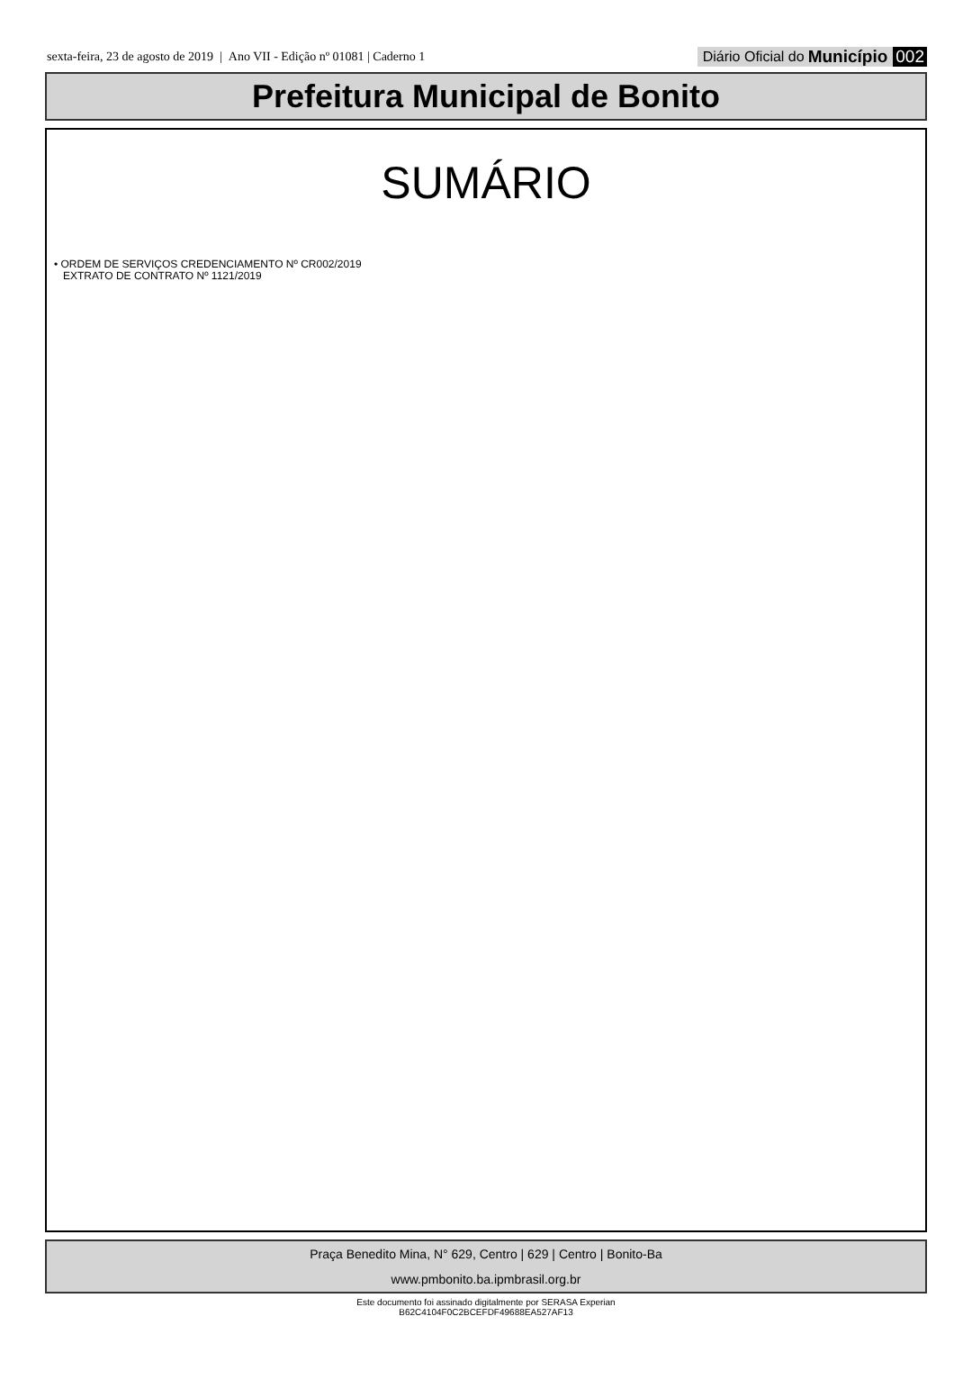sexta-feira, 23 de agosto de 2019 | Ano VII - Edição nº 01081 | Caderno 1
Diário Oficial do Município 002
Prefeitura Municipal de Bonito
SUMÁRIO
• ORDEM DE SERVIÇOS CREDENCIAMENTO Nº CR002/2019
EXTRATO DE CONTRATO Nº 1121/2019
Praça Benedito Mina, N° 629, Centro | 629 | Centro | Bonito-Ba
www.pmbonito.ba.ipmbrasil.org.br
Este documento foi assinado digitalmente por SERASA Experian
B62C4104F0C2BCEFDF49688EA527AF13